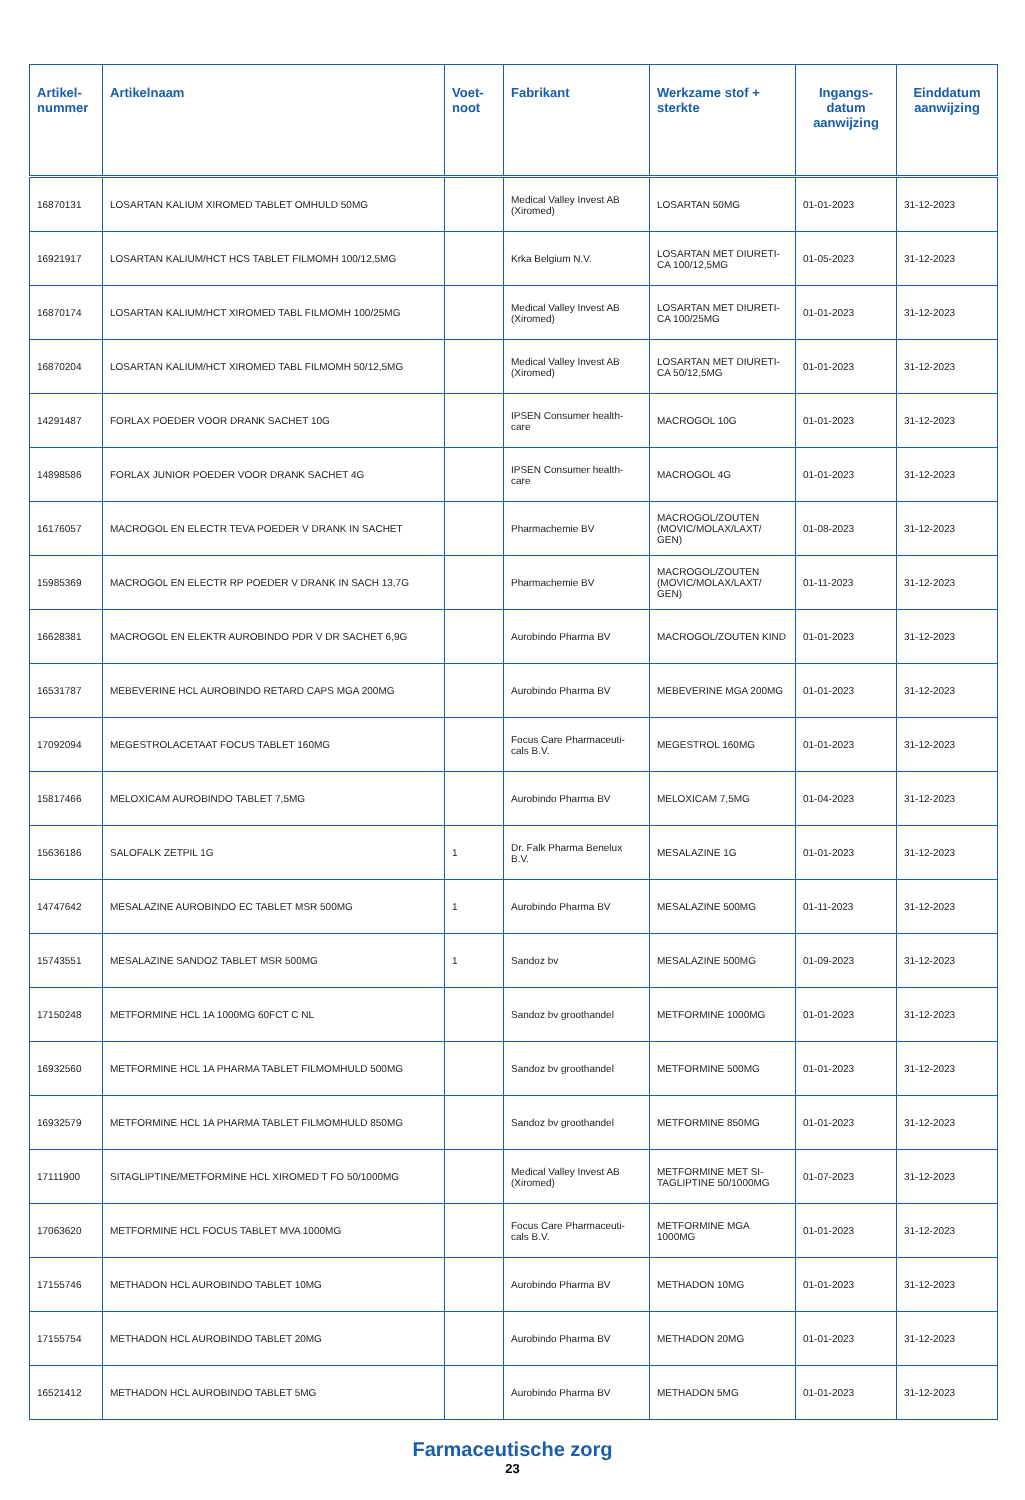| Artikel- nummer | Artikelnaam | Voet- noot | Fabrikant | Werkzame stof + sterkte | Ingangs- datum aanwijzing | Einddatum aanwijzing |
| --- | --- | --- | --- | --- | --- | --- |
| 16870131 | LOSARTAN KALIUM XIROMED TABLET OMHULD 50MG | | Medical Valley Invest AB (Xiromed) | LOSARTAN 50MG | 01-01-2023 | 31-12-2023 |
| 16921917 | LOSARTAN KALIUM/HCT HCS TABLET FILMOMH 100/12,5MG | | Krka Belgium N.V. | LOSARTAN MET DIURETI-CA 100/12,5MG | 01-05-2023 | 31-12-2023 |
| 16870174 | LOSARTAN KALIUM/HCT XIROMED TABL FILMOMH 100/25MG | | Medical Valley Invest AB (Xiromed) | LOSARTAN MET DIURETI-CA 100/25MG | 01-01-2023 | 31-12-2023 |
| 16870204 | LOSARTAN KALIUM/HCT XIROMED TABL FILMOMH 50/12,5MG | | Medical Valley Invest AB (Xiromed) | LOSARTAN MET DIURETI-CA 50/12,5MG | 01-01-2023 | 31-12-2023 |
| 14291487 | FORLAX POEDER VOOR DRANK SACHET 10G | | IPSEN Consumer health-care | MACROGOL 10G | 01-01-2023 | 31-12-2023 |
| 14898586 | FORLAX JUNIOR POEDER VOOR DRANK SACHET 4G | | IPSEN Consumer health-care | MACROGOL 4G | 01-01-2023 | 31-12-2023 |
| 16176057 | MACROGOL EN ELECTR TEVA POEDER V DRANK IN SACHET | | Pharmachemie BV | MACROGOL/ZOUTEN (MOVIC/MOLAX/LAXT/ GEN) | 01-08-2023 | 31-12-2023 |
| 15985369 | MACROGOL EN ELECTR RP POEDER V DRANK IN SACH 13,7G | | Pharmachemie BV | MACROGOL/ZOUTEN (MOVIC/MOLAX/LAXT/ GEN) | 01-11-2023 | 31-12-2023 |
| 16628381 | MACROGOL EN ELEKTR AUROBINDO PDR V DR SACHET 6,9G | | Aurobindo Pharma BV | MACROGOL/ZOUTEN KIND | 01-01-2023 | 31-12-2023 |
| 16531787 | MEBEVERINE HCL AUROBINDO RETARD CAPS MGA 200MG | | Aurobindo Pharma BV | MEBEVERINE MGA 200MG | 01-01-2023 | 31-12-2023 |
| 17092094 | MEGESTROLACETAAT FOCUS TABLET 160MG | | Focus Care Pharmaceuti-cals B.V. | MEGESTROL 160MG | 01-01-2023 | 31-12-2023 |
| 15817466 | MELOXICAM AUROBINDO TABLET 7,5MG | | Aurobindo Pharma BV | MELOXICAM 7,5MG | 01-04-2023 | 31-12-2023 |
| 15636186 | SALOFALK ZETPIL 1G | 1 | Dr. Falk Pharma Benelux B.V. | MESALAZINE 1G | 01-01-2023 | 31-12-2023 |
| 14747642 | MESALAZINE AUROBINDO EC TABLET MSR 500MG | 1 | Aurobindo Pharma BV | MESALAZINE 500MG | 01-11-2023 | 31-12-2023 |
| 15743551 | MESALAZINE SANDOZ TABLET MSR 500MG | 1 | Sandoz bv | MESALAZINE 500MG | 01-09-2023 | 31-12-2023 |
| 17150248 | METFORMINE HCL 1A 1000MG 60FCT C NL | | Sandoz bv groothandel | METFORMINE 1000MG | 01-01-2023 | 31-12-2023 |
| 16932560 | METFORMINE HCL 1A PHARMA TABLET FILMOMHULD 500MG | | Sandoz bv groothandel | METFORMINE 500MG | 01-01-2023 | 31-12-2023 |
| 16932579 | METFORMINE HCL 1A PHARMA TABLET FILMOMHULD 850MG | | Sandoz bv groothandel | METFORMINE 850MG | 01-01-2023 | 31-12-2023 |
| 17111900 | SITAGLIPTINE/METFORMINE HCL XIROMED T FO 50/1000MG | | Medical Valley Invest AB (Xiromed) | METFORMINE MET SI-TAGLIPTINE 50/1000MG | 01-07-2023 | 31-12-2023 |
| 17063620 | METFORMINE HCL FOCUS TABLET MVA 1000MG | | Focus Care Pharmaceuti-cals B.V. | METFORMINE MGA 1000MG | 01-01-2023 | 31-12-2023 |
| 17155746 | METHADON HCL AUROBINDO TABLET 10MG | | Aurobindo Pharma BV | METHADON 10MG | 01-01-2023 | 31-12-2023 |
| 17155754 | METHADON HCL AUROBINDO TABLET 20MG | | Aurobindo Pharma BV | METHADON 20MG | 01-01-2023 | 31-12-2023 |
| 16521412 | METHADON HCL AUROBINDO TABLET 5MG | | Aurobindo Pharma BV | METHADON 5MG | 01-01-2023 | 31-12-2023 |
Farmaceutische zorg
23